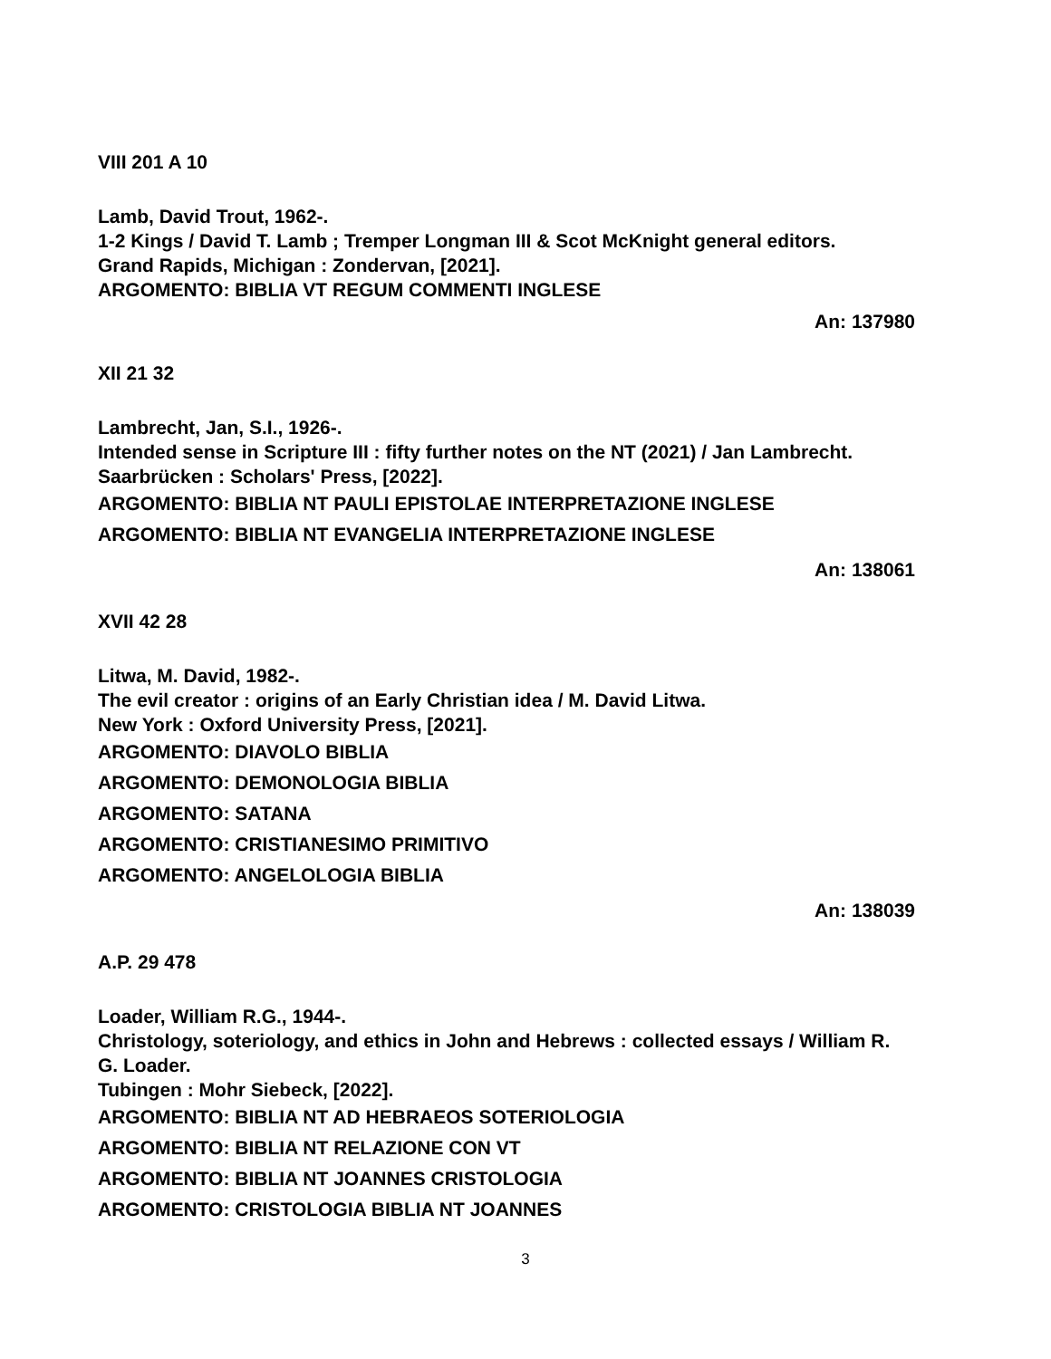VIII 201 A 10
Lamb, David Trout, 1962-.
1-2 Kings / David T. Lamb ; Tremper Longman III & Scot McKnight general editors.
Grand Rapids, Michigan : Zondervan, [2021].
ARGOMENTO: BIBLIA VT REGUM COMMENTI INGLESE
An: 137980
XII 21 32
Lambrecht, Jan, S.I., 1926-.
Intended sense in Scripture III : fifty further notes on the NT (2021) / Jan Lambrecht.
Saarbrücken : Scholars' Press, [2022].
ARGOMENTO: BIBLIA NT PAULI EPISTOLAE INTERPRETAZIONE INGLESE
ARGOMENTO: BIBLIA NT EVANGELIA INTERPRETAZIONE INGLESE
An: 138061
XVII 42 28
Litwa, M. David, 1982-.
The evil creator : origins of an Early Christian idea / M. David Litwa.
New York : Oxford University Press, [2021].
ARGOMENTO: DIAVOLO BIBLIA
ARGOMENTO: DEMONOLOGIA BIBLIA
ARGOMENTO: SATANA
ARGOMENTO: CRISTIANESIMO PRIMITIVO
ARGOMENTO: ANGELOLOGIA BIBLIA
An: 138039
A.P. 29 478
Loader, William R.G., 1944-.
Christology, soteriology, and ethics in John and Hebrews : collected essays / William R. G. Loader.
Tubingen : Mohr Siebeck, [2022].
ARGOMENTO: BIBLIA NT AD HEBRAEOS SOTERIOLOGIA
ARGOMENTO: BIBLIA NT RELAZIONE CON VT
ARGOMENTO: BIBLIA NT JOANNES CRISTOLOGIA
ARGOMENTO: CRISTOLOGIA BIBLIA NT JOANNES
3